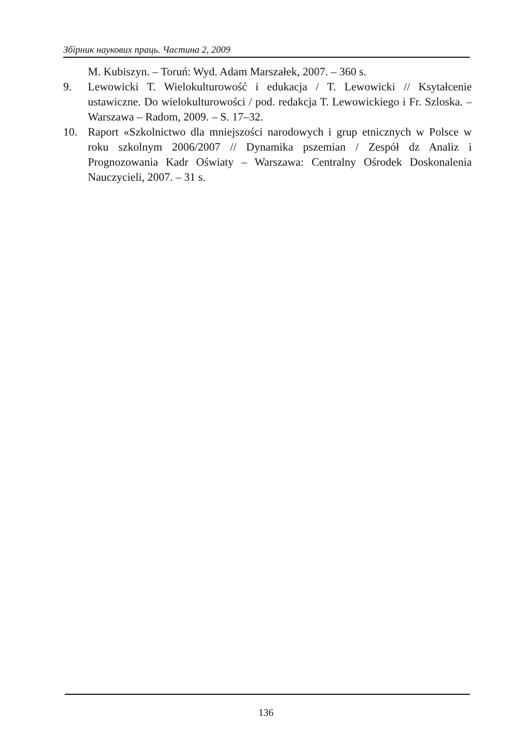Збірник наукових праць. Частина 2, 2009
M. Kubiszyn. – Toruń: Wyd. Adam Marszałek, 2007. – 360 s.
9. Lewowicki T. Wielokulturowość i edukacja / T. Lewowicki // Ksytałcenie ustawiczne. Do wielokulturowości / pod. redakcja T. Lewowickiego i Fr. Szloska. – Warszawa – Radom, 2009. – S. 17–32.
10. Raport «Szkolnictwo dla mniejszości narodowych i grup etnicznych w Polsce w roku szkolnym 2006/2007 // Dynamika pszemian / Zespół dz Analiz i Prognozowania Kadr Oświaty – Warszawa: Centralny Ośrodek Doskonalenia Nauczycieli, 2007. – 31 s.
136